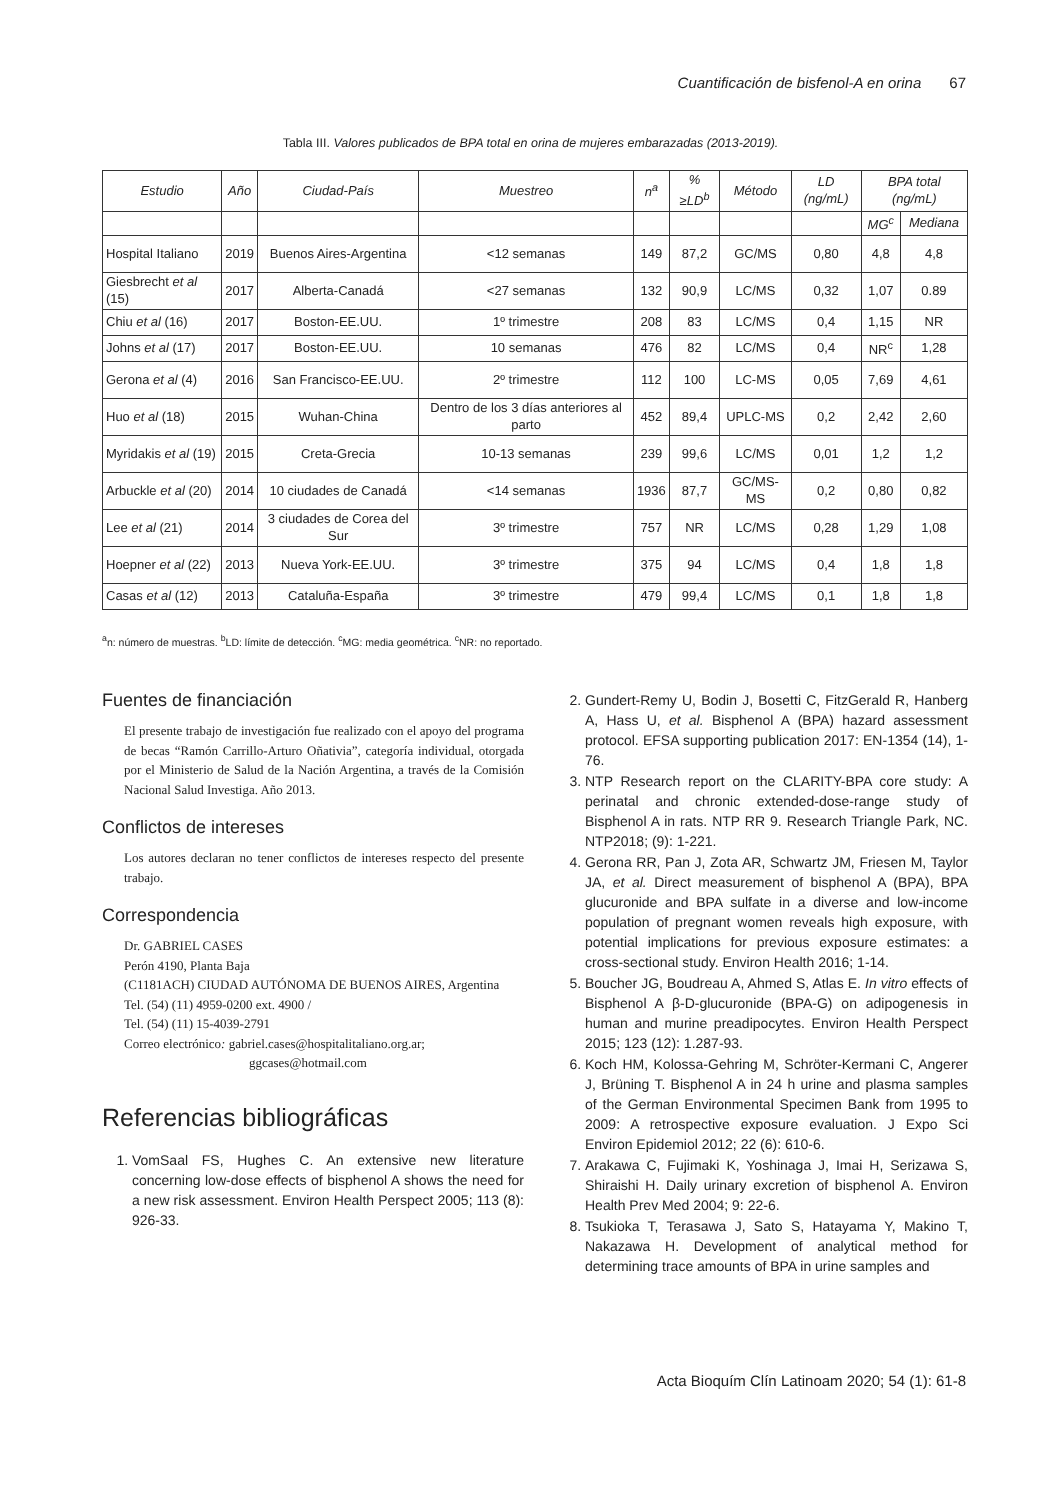Cuantificación de bisfenol-A en orina 67
Tabla III. Valores publicados de BPA total en orina de mujeres embarazadas (2013-2019).
| Estudio | Año | Ciudad-País | Muestreo | n<sup>a</sup> | % ≥LD<sup>b</sup> | Método | LD (ng/mL) | BPA total (ng/mL) | |
| --- | --- | --- | --- | --- | --- | --- | --- | --- | --- |
| | | | | | | | | MG<sup>c</sup> | Mediana |
| Hospital Italiano | 2019 | Buenos Aires-Argentina | <12 semanas | 149 | 87,2 | GC/MS | 0,80 | 4,8 | 4,8 |
| Giesbrecht et al (15) | 2017 | Alberta-Canadá | <27 semanas | 132 | 90,9 | LC/MS | 0,32 | 1,07 | 0.89 |
| Chiu et al (16) | 2017 | Boston-EE.UU. | 1º trimestre | 208 | 83 | LC/MS | 0,4 | 1,15 | NR |
| Johns et al (17) | 2017 | Boston-EE.UU. | 10 semanas | 476 | 82 | LC/MS | 0,4 | NR<sup>c</sup> | 1,28 |
| Gerona et al (4) | 2016 | San Francisco-EE.UU. | 2º trimestre | 112 | 100 | LC-MS | 0,05 | 7,69 | 4,61 |
| Huo et al (18) | 2015 | Wuhan-China | Dentro de los 3 días anteriores al parto | 452 | 89,4 | UPLC-MS | 0,2 | 2,42 | 2,60 |
| Myridakis et al (19) | 2015 | Creta-Grecia | 10-13 semanas | 239 | 99,6 | LC/MS | 0,01 | 1,2 | 1,2 |
| Arbuckle et al (20) | 2014 | 10 ciudades de Canadá | <14 semanas | 1936 | 87,7 | GC/MS-MS | 0,2 | 0,80 | 0,82 |
| Lee et al (21) | 2014 | 3 ciudades de Corea del Sur | 3º trimestre | 757 | NR | LC/MS | 0,28 | 1,29 | 1,08 |
| Hoepner et al (22) | 2013 | Nueva York-EE.UU. | 3º trimestre | 375 | 94 | LC/MS | 0,4 | 1,8 | 1,8 |
| Casas et al (12) | 2013 | Cataluña-España | 3º trimestre | 479 | 99,4 | LC/MS | 0,1 | 1,8 | 1,8 |
<sup>a</sup> n: número de muestras. <sup>b</sup>LD: límite de detección. <sup>c</sup>MG: media geométrica. <sup>c</sup>NR: no reportado.
Fuentes de financiación
El presente trabajo de investigación fue realizado con el apoyo del programa de becas “Ramón Carrillo-Arturo Oñativia”, categoría individual, otorgada por el Ministerio de Salud de la Nación Argentina, a través de la Comisión Nacional Salud Investiga. Año 2013.
Conflictos de intereses
Los autores declaran no tener conflictos de intereses respecto del presente trabajo.
Correspondencia
Dr. GABRIEL CASES
Perón 4190, Planta Baja
(C1181ACH) CIUDAD AUTÓNOMA DE BUENOS AIRES, Argentina
Tel. (54) (11) 4959-0200 ext. 4900 /
Tel. (54) (11) 15-4039-2791
Correo electrónico: gabriel.cases@hospitalitaliano.org.ar;
ggcases@hotmail.com
Referencias bibliográficas
1. VomSaal FS, Hughes C. An extensive new literature concerning low-dose effects of bisphenol A shows the need for a new risk assessment. Environ Health Perspect 2005; 113 (8): 926-33.
2. Gundert-Remy U, Bodin J, Bosetti C, FitzGerald R, Hanberg A, Hass U, et al. Bisphenol A (BPA) hazard assessment protocol. EFSA supporting publication 2017: EN-1354 (14), 1-76.
3. NTP Research report on the CLARITY-BPA core study: A perinatal and chronic extended-dose-range study of Bisphenol A in rats. NTP RR 9. Research Triangle Park, NC. NTP2018; (9): 1-221.
4. Gerona RR, Pan J, Zota AR, Schwartz JM, Friesen M, Taylor JA, et al. Direct measurement of bisphenol A (BPA), BPA glucuronide and BPA sulfate in a diverse and low-income population of pregnant women reveals high exposure, with potential implications for previous exposure estimates: a cross-sectional study. Environ Health 2016; 1-14.
5. Boucher JG, Boudreau A, Ahmed S, Atlas E. In vitro effects of Bisphenol A β-D-glucuronide (BPA-G) on adipogenesis in human and murine preadipocytes. Environ Health Perspect 2015; 123 (12): 1.287-93.
6. Koch HM, Kolossa-Gehring M, Schröter-Kermani C, Angerer J, Brüning T. Bisphenol A in 24 h urine and plasma samples of the German Environmental Specimen Bank from 1995 to 2009: A retrospective exposure evaluation. J Expo Sci Environ Epidemiol 2012; 22 (6): 610-6.
7. Arakawa C, Fujimaki K, Yoshinaga J, Imai H, Serizawa S, Shiraishi H. Daily urinary excretion of bisphenol A. Environ Health Prev Med 2004; 9: 22-6.
8. Tsukioka T, Terasawa J, Sato S, Hatayama Y, Makino T, Nakazawa H. Development of analytical method for determining trace amounts of BPA in urine samples and
Acta Bioquím Clín Latinoam 2020; 54 (1): 61-8